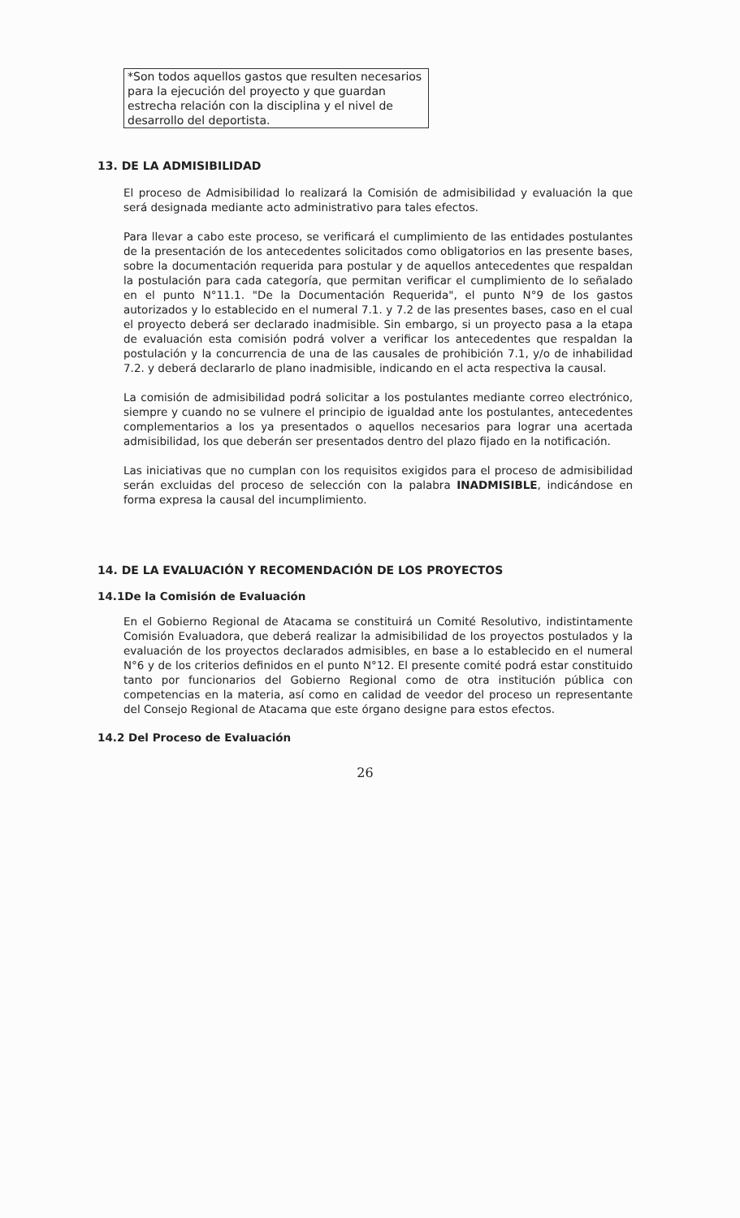*Son todos aquellos gastos que resulten necesarios para la ejecución del proyecto y que guardan estrecha relación con la disciplina y el nivel de desarrollo del deportista.
13. DE LA ADMISIBILIDAD
El proceso de Admisibilidad lo realizará la Comisión de admisibilidad y evaluación la que será designada mediante acto administrativo para tales efectos.
Para llevar a cabo este proceso, se verificará el cumplimiento de las entidades postulantes de la presentación de los antecedentes solicitados como obligatorios en las presente bases, sobre la documentación requerida para postular y de aquellos antecedentes que respaldan la postulación para cada categoría, que permitan verificar el cumplimiento de lo señalado en el punto N°11.1. "De la Documentación Requerida", el punto N°9 de los gastos autorizados y lo establecido en el numeral 7.1. y 7.2 de las presentes bases, caso en el cual el proyecto deberá ser declarado inadmisible. Sin embargo, si un proyecto pasa a la etapa de evaluación esta comisión podrá volver a verificar los antecedentes que respaldan la postulación y la concurrencia de una de las causales de prohibición 7.1, y/o de inhabilidad 7.2. y deberá declararlo de plano inadmisible, indicando en el acta respectiva la causal.
La comisión de admisibilidad podrá solicitar a los postulantes mediante correo electrónico, siempre y cuando no se vulnere el principio de igualdad ante los postulantes, antecedentes complementarios a los ya presentados o aquellos necesarios para lograr una acertada admisibilidad, los que deberán ser presentados dentro del plazo fijado en la notificación.
Las iniciativas que no cumplan con los requisitos exigidos para el proceso de admisibilidad serán excluidas del proceso de selección con la palabra INADMISIBLE, indicándose en forma expresa la causal del incumplimiento.
14. DE LA EVALUACIÓN Y RECOMENDACIÓN DE LOS PROYECTOS
14.1De la Comisión de Evaluación
En el Gobierno Regional de Atacama se constituirá un Comité Resolutivo, indistintamente Comisión Evaluadora, que deberá realizar la admisibilidad de los proyectos postulados y la evaluación de los proyectos declarados admisibles, en base a lo establecido en el numeral N°6 y de los criterios definidos en el punto N°12. El presente comité podrá estar constituido tanto por funcionarios del Gobierno Regional como de otra institución pública con competencias en la materia, así como en calidad de veedor del proceso un representante del Consejo Regional de Atacama que este órgano designe para estos efectos.
14.2 Del Proceso de Evaluación
26